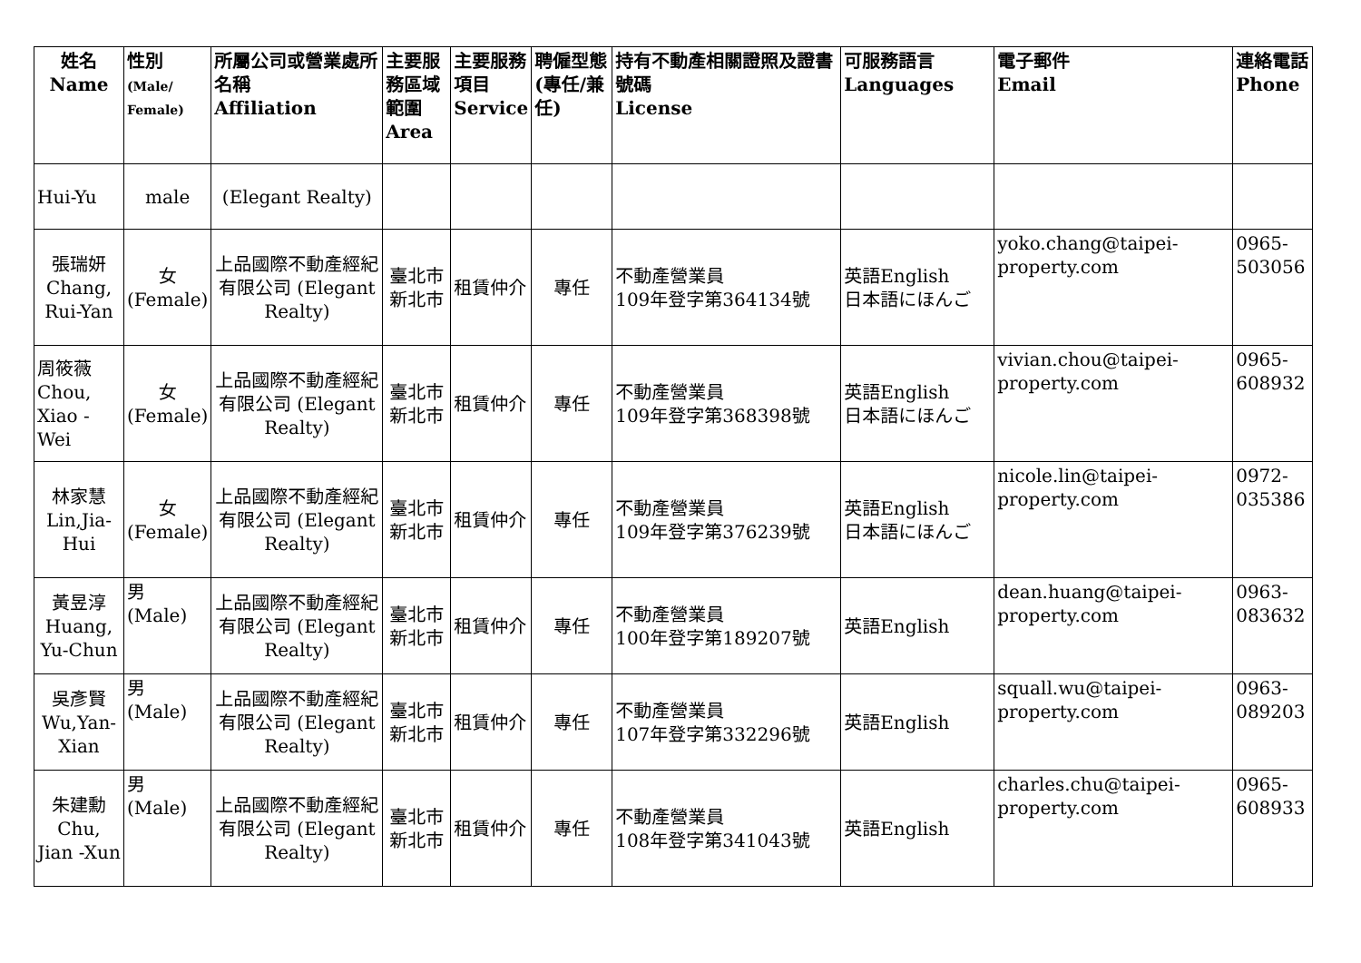| 姓名 Name | 性別 (Male/ Female) | 所屬公司或營業處所名稱 Affiliation | 主要服務區域範圍 Area | 主要服務項目 Service | 聘僱型態(專任/兼任) | 持有不動產相關證照及證書號碼 License | 可服務語言 Languages | 電子郵件 Email | 連絡電話 Phone |
| --- | --- | --- | --- | --- | --- | --- | --- | --- | --- |
| Hui-Yu | male | (Elegant Realty) | | | | | | | |
| 張瑞妍 Chang, Rui-Yan | 女 (Female) | 上品國際不動產經紀有限公司 (Elegant Realty) | 臺北市 新北市 | 租賃仲介 | 專任 | 不動產營業員 109年登字第364134號 | 英語English 日本語にほんご | yoko.chang@taipei-property.com | 0965-503056 |
| 周筱薇 Chou, Xiao -Wei | 女 (Female) | 上品國際不動產經紀有限公司 (Elegant Realty) | 臺北市 新北市 | 租賃仲介 | 專任 | 不動產營業員 109年登字第368398號 | 英語English 日本語にほんご | vivian.chou@taipei-property.com | 0965-608932 |
| 林家慧 Lin,Jia-Hui | 女 (Female) | 上品國際不動產經紀有限公司 (Elegant Realty) | 臺北市 新北市 | 租賃仲介 | 專任 | 不動產營業員 109年登字第376239號 | 英語English 日本語にほんご | nicole.lin@taipei-property.com | 0972-035386 |
| 黃昱淳 Huang, Yu-Chun | 男 (Male) | 上品國際不動產經紀有限公司 (Elegant Realty) | 臺北市 新北市 | 租賃仲介 | 專任 | 不動產營業員 100年登字第189207號 | 英語English | dean.huang@taipei-property.com | 0963-083632 |
| 吳彥賢 Wu,Yan-Xian | 男 (Male) | 上品國際不動產經紀有限公司 (Elegant Realty) | 臺北市 新北市 | 租賃仲介 | 專任 | 不動產營業員 107年登字第332296號 | 英語English | squall.wu@taipei-property.com | 0963-089203 |
| 朱建勳 Chu, Jian -Xun | 男 (Male) | 上品國際不動產經紀有限公司 (Elegant Realty) | 臺北市 新北市 | 租賃仲介 | 專任 | 不動產營業員 108年登字第341043號 | 英語English | charles.chu@taipei-property.com | 0965-608933 |